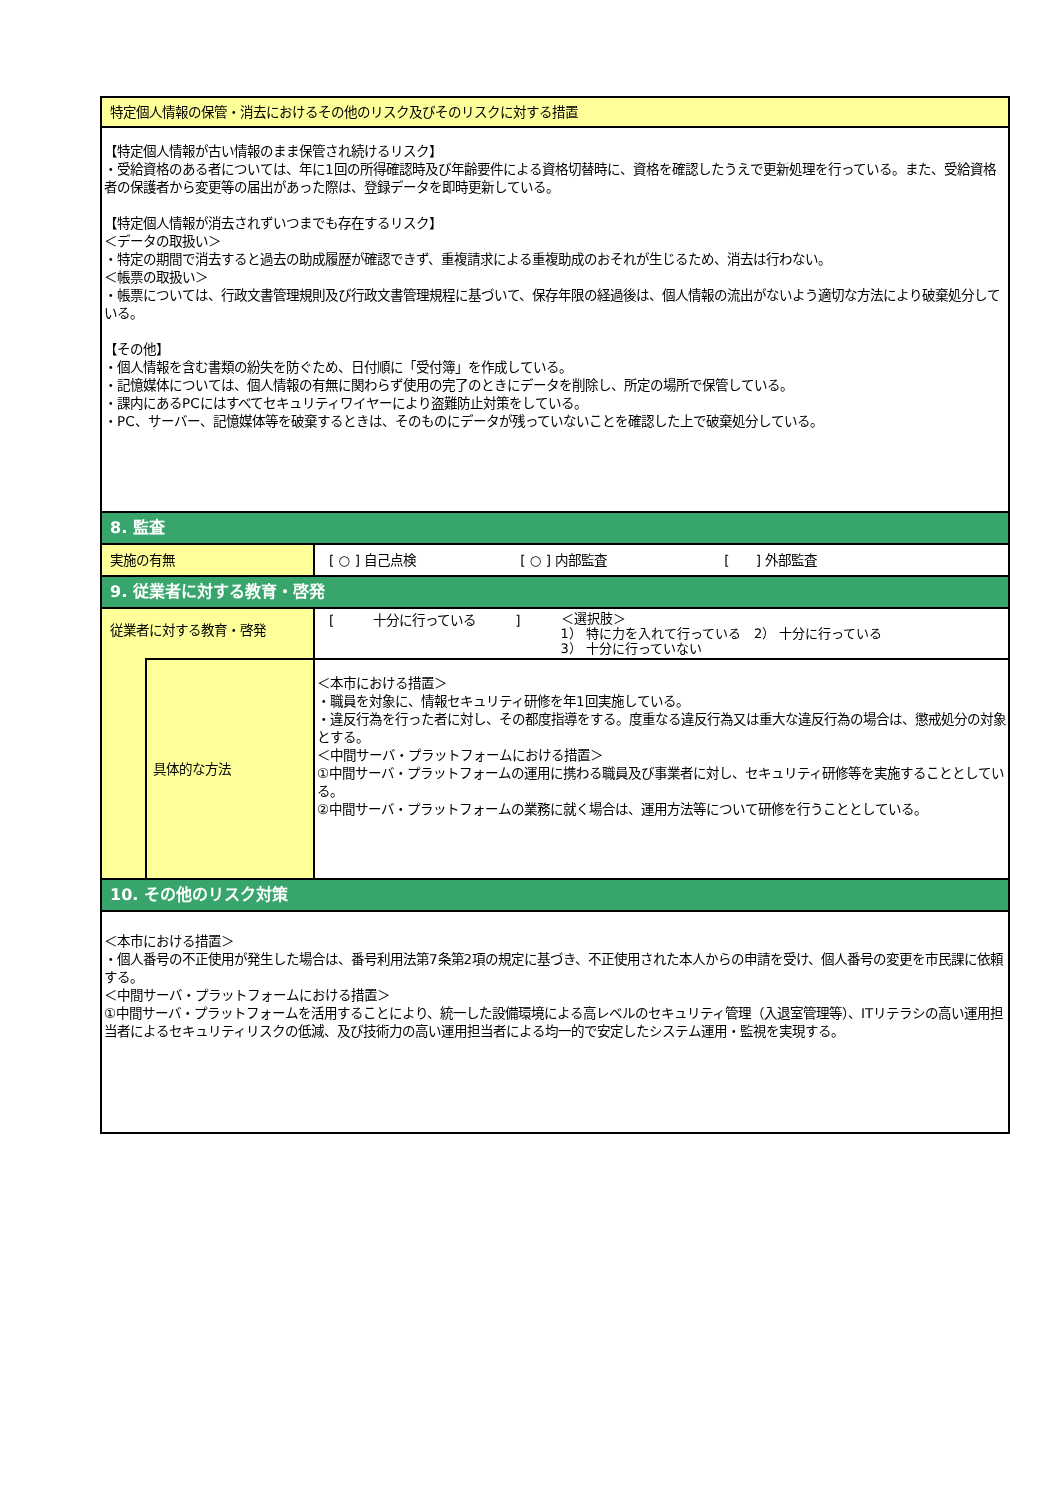| 特定個人情報の保管・消去におけるその他のリスク及びそのリスクに対する措置 | | |
| 【特定個人情報が古い情報のまま保管され続けるリスク】 ・受給資格のある者については、年に1回の所得確認時及び年齢要件による資格切替時に、資格を確認したうえで更新処理を行っている。また、受給資格者の保護者から変更等の届出があった際は、登録データを即時更新している。 【特定個人情報が消去されずいつまでも存在するリスク】 ＜データの取扱い＞ ・特定の期間で消去すると過去の助成履歴が確認できず、重複請求による重複助成のおそれが生じるため、消去は行わない。 ＜帳票の取扱い＞ ・帳票については、行政文書管理規則及び行政文書管理規程に基づいて、保存年限の経過後は、個人情報の流出がないよう適切な方法により破棄処分している。 【その他】 ・個人情報を含む書類の紛失を防ぐため、日付順に「受付簿」を作成している。 ・記憶媒体については、個人情報の有無に関わらず使用の完了のときにデータを削除し、所定の場所で保管している。 ・課内にあるPCにはすべてセキュリティワイヤーにより盗難防止対策をしている。 ・PC、サーバー、記憶媒体等を破棄するときは、そのものにデータが残っていないことを確認した上で破棄処分している。 | | |
| 8. 監査 | | |
| 実施の有無 | | [ ○ ] 自己点検 [ ○ ] 内部監査 [ ] 外部監査 |
| 9. 従業者に対する教育・啓発 | | |
| 従業者に対する教育・啓発 | | [ 十分に行っている ] ＜選択肢＞ 1） 特に力を入れて行っている 2） 十分に行っている 3） 十分に行っていない |
| | 具体的な方法 | ＜本市における措置＞ ・職員を対象に、情報セキュリティ研修を年1回実施している。 ・違反行為を行った者に対し、その都度指導をする。度重なる違反行為又は重大な違反行為の場合は、懲戒処分の対象とする。 ＜中間サーバ・プラットフォームにおける措置＞ ①中間サーバ・プラットフォームの運用に携わる職員及び事業者に対し、セキュリティ研修等を実施することとしている。 ②中間サーバ・プラットフォームの業務に就く場合は、運用方法等について研修を行うこととしている。 |
| 10. その他のリスク対策 | | |
| ＜本市における措置＞ ・個人番号の不正使用が発生した場合は、番号利用法第7条第2項の規定に基づき、不正使用された本人からの申請を受け、個人番号の変更を市民課に依頼する。 ＜中間サーバ・プラットフォームにおける措置＞ ①中間サーバ・プラットフォームを活用することにより、統一した設備環境による高レベルのセキュリティ管理（入退室管理等）、ITリテラシの高い運用担当者によるセキュリティリスクの低減、及び技術力の高い運用担当者による均一的で安定したシステム運用・監視を実現する。 | | |